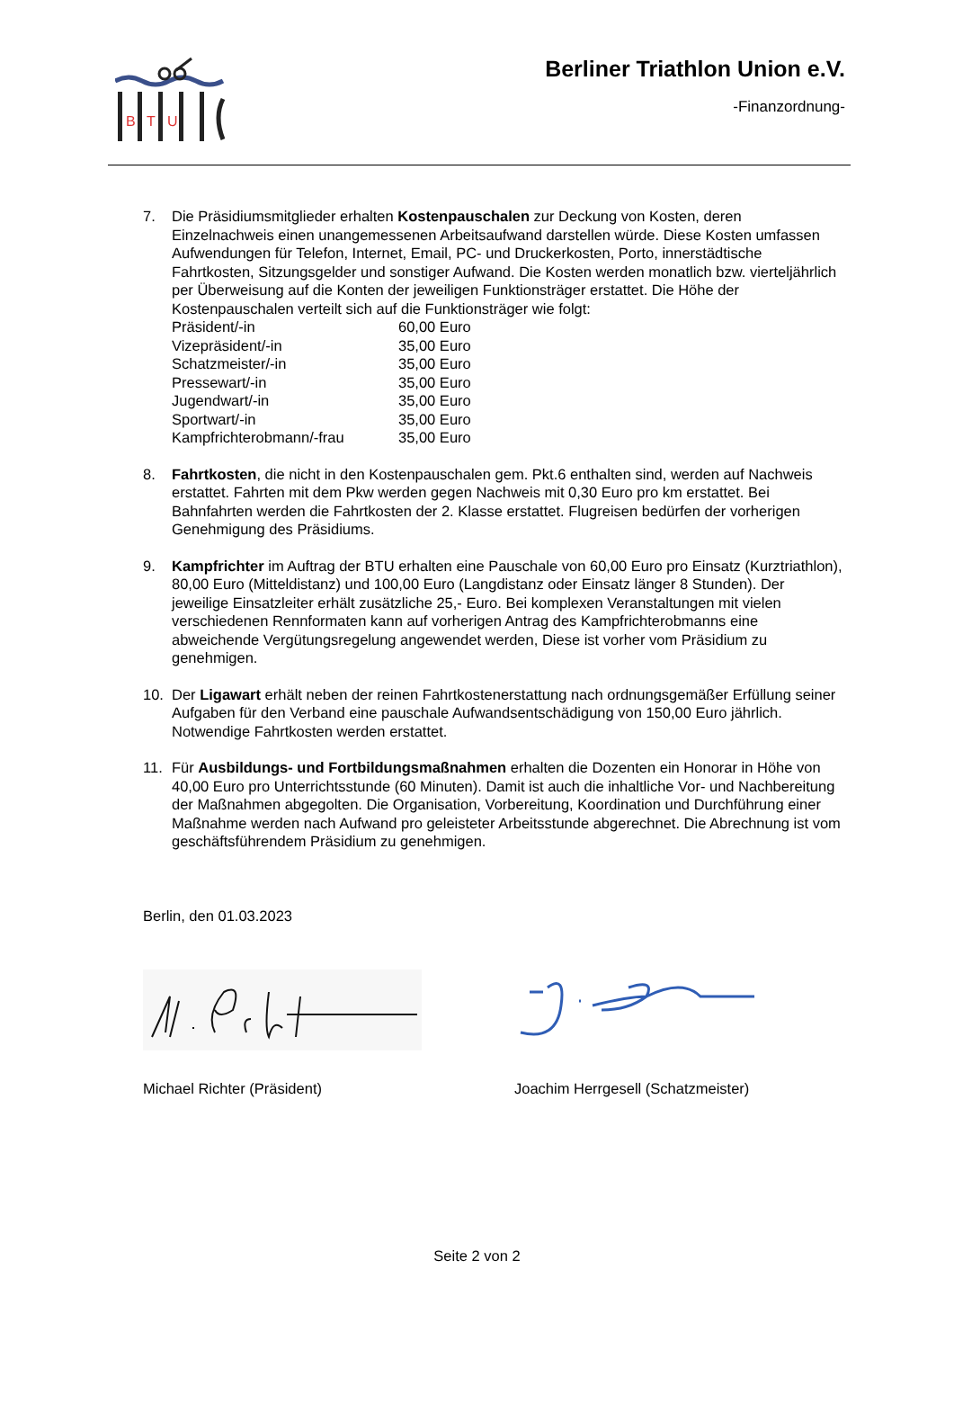B
T
U
Berliner Triathlon Union e.V.
-Finanzordnung-
7. Die Präsidiumsmitglieder erhalten Kostenpauschalen zur Deckung von Kosten, deren Einzelnachweis einen unangemessenen Arbeitsaufwand darstellen würde. Diese Kosten umfassen Aufwendungen für Telefon, Internet, Email, PC- und Druckerkosten, Porto, innerstädtische Fahrtkosten, Sitzungsgelder und sonstiger Aufwand. Die Kosten werden monatlich bzw. vierteljährlich per Überweisung auf die Konten der jeweiligen Funktionsträger erstattet. Die Höhe der Kostenpauschalen verteilt sich auf die Funktionsträger wie folgt:
| Präsident/-in | 60,00 Euro |
| Vizepräsident/-in | 35,00 Euro |
| Schatzmeister/-in | 35,00 Euro |
| Pressewart/-in | 35,00 Euro |
| Jugendwart/-in | 35,00 Euro |
| Sportwart/-in | 35,00 Euro |
| Kampfrichterobmann/-frau | 35,00 Euro |
8. Fahrtkosten, die nicht in den Kostenpauschalen gem. Pkt.6 enthalten sind, werden auf Nachweis erstattet. Fahrten mit dem Pkw werden gegen Nachweis mit 0,30 Euro pro km erstattet. Bei Bahnfahrten werden die Fahrtkosten der 2. Klasse erstattet. Flugreisen bedürfen der vorherigen Genehmigung des Präsidiums.
9. Kampfrichter im Auftrag der BTU erhalten eine Pauschale von 60,00 Euro pro Einsatz (Kurztriathlon), 80,00 Euro (Mitteldistanz) und 100,00 Euro (Langdistanz oder Einsatz länger 8 Stunden). Der jeweilige Einsatzleiter erhält zusätzliche 25,- Euro. Bei komplexen Veranstaltungen mit vielen verschiedenen Rennformaten kann auf vorherigen Antrag des Kampfrichterobmanns eine abweichende Vergütungsregelung angewendet werden, Diese ist vorher vom Präsidium zu genehmigen.
10. Der Ligawart erhält neben der reinen Fahrtkostenerstattung nach ordnungsgemäßer Erfüllung seiner Aufgaben für den Verband eine pauschale Aufwandsentschädigung von 150,00 Euro jährlich. Notwendige Fahrtkosten werden erstattet.
11. Für Ausbildungs- und Fortbildungsmaßnahmen erhalten die Dozenten ein Honorar in Höhe von 40,00 Euro pro Unterrichtsstunde (60 Minuten). Damit ist auch die inhaltliche Vor- und Nachbereitung der Maßnahmen abgegolten. Die Organisation, Vorbereitung, Koordination und Durchführung einer Maßnahme werden nach Aufwand pro geleisteter Arbeitsstunde abgerechnet. Die Abrechnung ist vom geschäftsführendem Präsidium zu genehmigen.
Berlin, den 01.03.2023
Michael Richter (Präsident) Joachim Herrgesell (Schatzmeister)
Seite 2 von 2